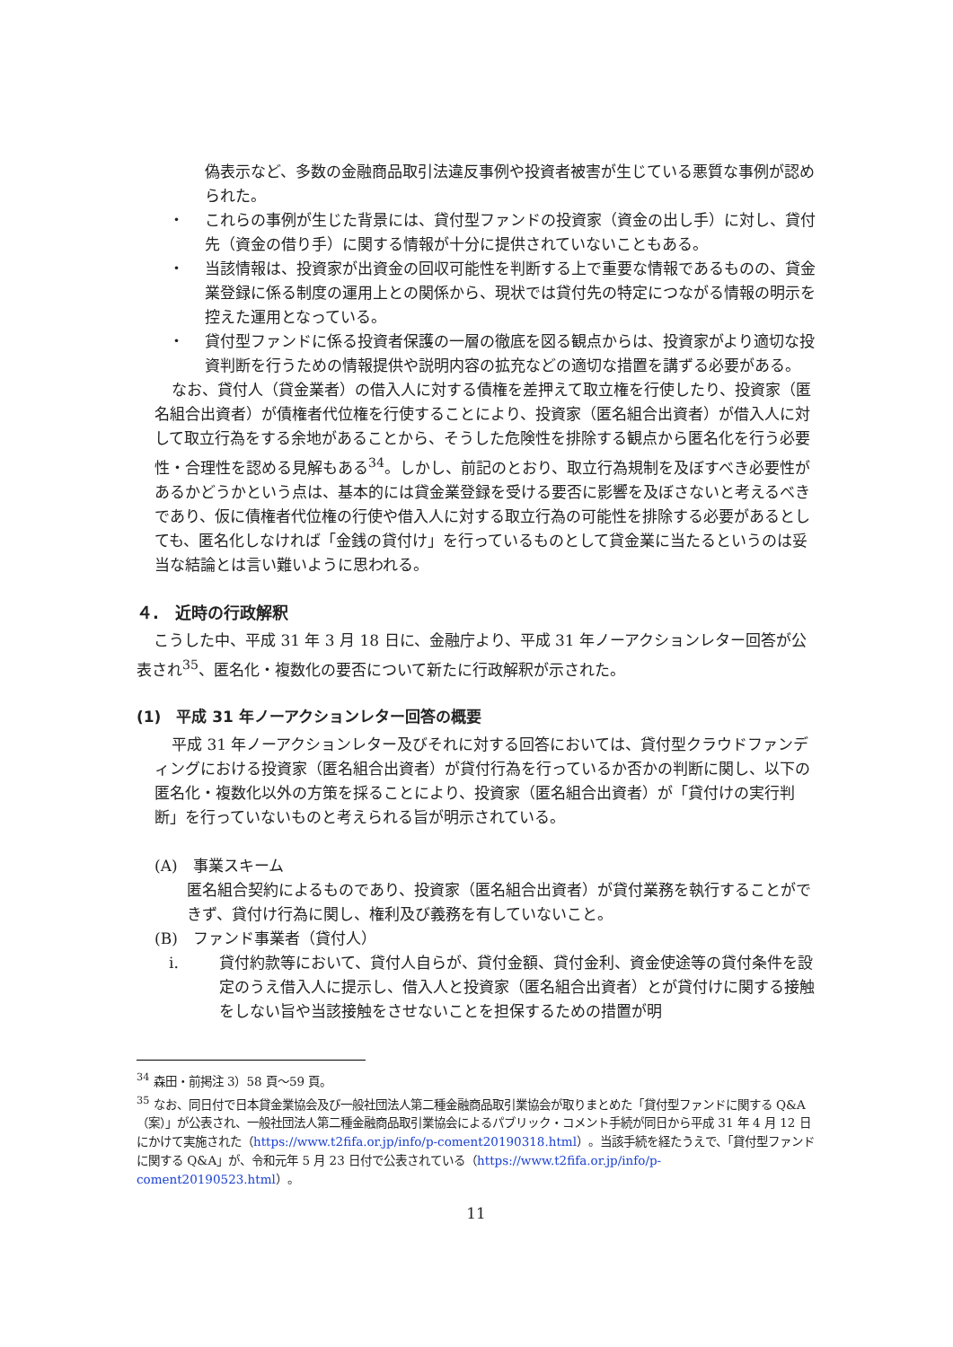偽表示など、多数の金融商品取引法違反事例や投資者被害が生じている悪質な事例が認められた。
・ これらの事例が生じた背景には、貸付型ファンドの投資家（資金の出し手）に対し、貸付先（資金の借り手）に関する情報が十分に提供されていないこともある。
・ 当該情報は、投資家が出資金の回収可能性を判断する上で重要な情報であるものの、貸金業登録に係る制度の運用上との関係から、現状では貸付先の特定につながる情報の明示を控えた運用となっている。
・ 貸付型ファンドに係る投資者保護の一層の徹底を図る観点からは、投資家がより適切な投資判断を行うための情報提供や説明内容の拡充などの適切な措置を講ずる必要がある。
なお、貸付人（貸金業者）の借入人に対する債権を差押えて取立権を行使したり、投資家（匿名組合出資者）が債権者代位権を行使することにより、投資家（匿名組合出資者）が借入人に対して取立行為をする余地があることから、そうした危険性を排除する観点から匿名化を行う必要性・合理性を認める見解もある<sup>34</sup>。しかし、前記のとおり、取立行為規制を及ぼすべき必要性があるかどうかという点は、基本的には貸金業登録を受ける要否に影響を及ぼさないと考えるべきであり、仮に債権者代位権の行使や借入人に対する取立行為の可能性を排除する必要があるとしても、匿名化しなければ「金銭の貸付け」を行っているものとして貸金業に当たるというのは妥当な結論とは言い難いように思われる。
４.　近時の行政解釈
こうした中、平成 31 年 3 月 18 日に、金融庁より、平成 31 年ノーアクションレター回答が公表され<sup>35</sup>、匿名化・複数化の要否について新たに行政解釈が示された。
(1)　平成 31 年ノーアクションレター回答の概要
平成 31 年ノーアクションレター及びそれに対する回答においては、貸付型クラウドファンディングにおける投資家（匿名組合出資者）が貸付行為を行っているか否かの判断に関し、以下の匿名化・複数化以外の方策を採ることにより、投資家（匿名組合出資者）が「貸付けの実行判断」を行っていないものと考えられる旨が明示されている。
(A)　事業スキーム
匿名組合契約によるものであり、投資家（匿名組合出資者）が貸付業務を執行することができず、貸付け行為に関し、権利及び義務を有していないこと。
(B)　ファンド事業者（貸付人）
i. 貸付約款等において、貸付人自らが、貸付金額、貸付金利、資金使途等の貸付条件を設定のうえ借入人に提示し、借入人と投資家（匿名組合出資者）とが貸付けに関する接触をしない旨や当該接触をさせないことを担保するための措置が明
<sup>34</sup> 森田・前掲注 3）58 頁～59 頁。
<sup>35</sup> なお、同日付で日本貸金業協会及び一般社団法人第二種金融商品取引業協会が取りまとめた「貸付型ファンドに関する Q&A（案）」が公表され、一般社団法人第二種金融商品取引業協会によるパブリック・コメント手続が同日から平成 31 年 4 月 12 日にかけて実施された（https://www.t2fifa.or.jp/info/p-coment20190318.html）。当該手続を経たうえで、「貸付型ファンドに関する Q&A」が、令和元年 5 月 23 日付で公表されている（https://www.t2fifa.or.jp/info/p-coment20190523.html）。
11